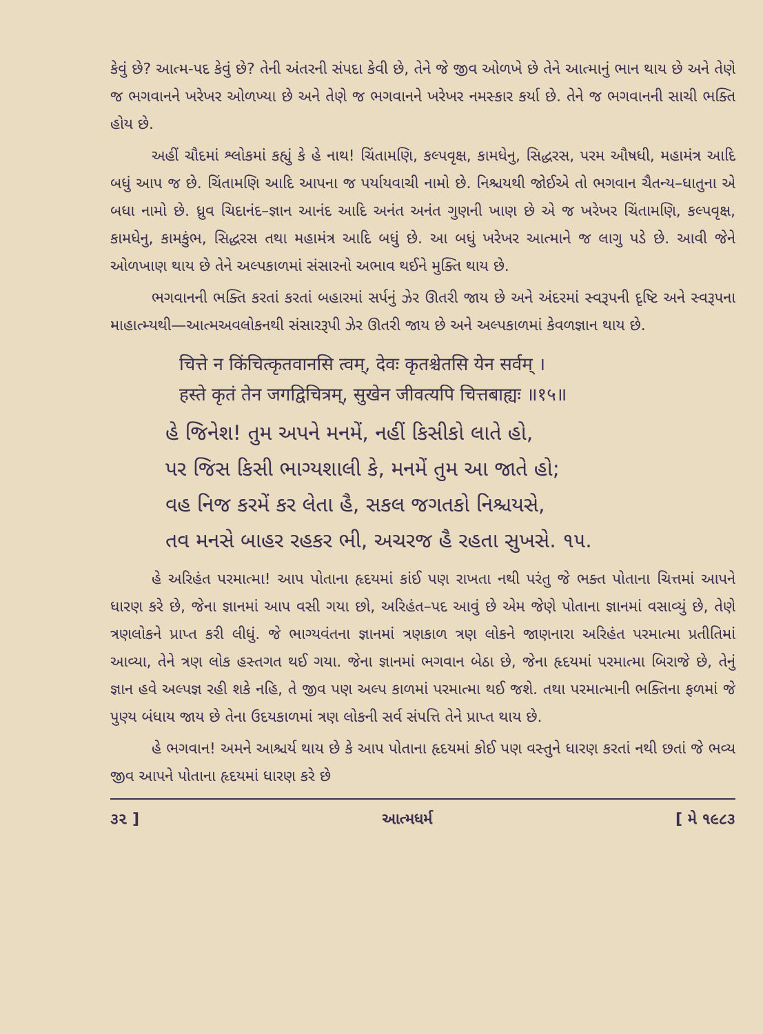કેવું છે? આત્મ-પદ કેવું છે? તેની અંતરની સંપદા કેવી છે, તેને જે જીવ ઓળખે છે તેને આત્માનું ભાન થાય છે અને તેણે જ ભગવાનને ખરેખર ઓળખ્યા છે અને તેણે જ ભગવાનને ખરેખર નમસ્કાર કર્યા છે. તેને જ ભગવાનની સાચી ભક્તિ હોય છે.
અહીં ચૌદમાં શ્લોકમાં કહ્યું કે હે નાથ! ચિંતામણિ, કલ્પવૃક્ષ, કામધેનુ, સિદ્ધરસ, પરમ ઔષધી, મહામંત્ર આદિ બધું આપ જ છે. ચિંતામણિ આદિ આપના જ પર્યાયવાચી નામો છે. નિશ્ચયથી જોઈએ તો ભગવાન ચૈતન્ય–ધાતુના એ બધા નામો છે. ધ્રુવ ચિદાનંદ–જ્ઞાન આનંદ આદિ અનંત અનંત ગુણની ખાણ છે એ જ ખરેખર ચિંતામણિ, કલ્પવૃક્ષ, કામધેનુ, કામકુંભ, સિદ્ધરસ તથા મહામંત્ર આદિ બધું છે. આ બધું ખરેખર આત્માને જ લાગુ પડે છે. આવી જેને ઓળખાણ થાય છે તેને અલ્પકાળમાં સંસારનો અભાવ થઈને મુક્તિ થાય છે.
ભગવાનની ભક્તિ કરતાં કરતાં બહારમાં સર્પનું ઝેર ઊતરી જાય છે અને અંદરમાં સ્વરૂપની દૃષ્ટિ અને સ્વરૂપના માહાત્મ્યથી—આત્મઅવલોકનથી સંસારરૂપી ઝેર ઊતરી જાય છે અને અલ્પકાળમાં કેવળજ્ઞાન થાય છે.
चित्ते न किंचित्कृतवानसि त्वम्, देवः कृतश्चेतसि येन सर्वम् ।
हस्ते कृतं तेन जगद्विचित्रम्, सुखेन जीवत्यपि चित्तबाह्यः ॥१५॥
હે જિનેશ! તુમ અપને મનમેં, નહીં કિસીકો લાતે હો,
પર જિસ કિસી ભાગ્યશાલી કે, મનમેં તુમ આ જાતે હો;
વહ નિજ કરમેં કર લેતા હૈ, સકલ જગતકો નિશ્ચયસે,
તવ મનસે બાહર રહકર ભી, અચરજ હૈ રહતા સુખસે. ૧૫.
હે અરિહંત પરમાત્મા! આપ પોતાના હૃદયમાં કાંઈ પણ રાખતા નથી પરંતુ જે ભક્ત પોતાના ચિત્તમાં આપને ધારણ કરે છે, જેના જ્ઞાનમાં આપ વસી ગયા છો, અરિહંત–પદ આવું છે એમ જેણે પોતાના જ્ઞાનમાં વસાવ્યું છે, તેણે ત્રણલોકને પ્રાપ્ત કરી લીધું. જે ભાગ્યવંતના જ્ઞાનમાં ત્રણકાળ ત્રણ લોકને જાણનારા અરિહંત પરમાત્મા પ્રતીતિમાં આવ્યા, તેને ત્રણ લોક હસ્તગત થઈ ગયા. જેના જ્ઞાનમાં ભગવાન બેઠા છે, જેના હૃદયમાં પરમાત્મા બિરાજે છે, તેનું જ્ઞાન હવે અલ્પજ્ઞ રહી શકે નહિ, તે જીવ પણ અલ્પ કાળમાં પરમાત્મા થઈ જશે. તથા પરમાત્માની ભક્તિના ફળમાં જે પુણ્ય બંધાય જાય છે તેના ઉદયકાળમાં ત્રણ લોકની સર્વ સંપત્તિ તેને પ્રાપ્ત થાય છે.
હે ભગવાન! અમને આશ્ચર્ય થાય છે કે આપ પોતાના હૃદયમાં કોઈ પણ વસ્તુને ધારણ કરતાં નથી છતાં જે ભવ્ય જીવ આપને પોતાના હૃદયમાં ધારણ કરે છે
૩૨ ] આત્મધર્મ [ મે ૧૯૮૩